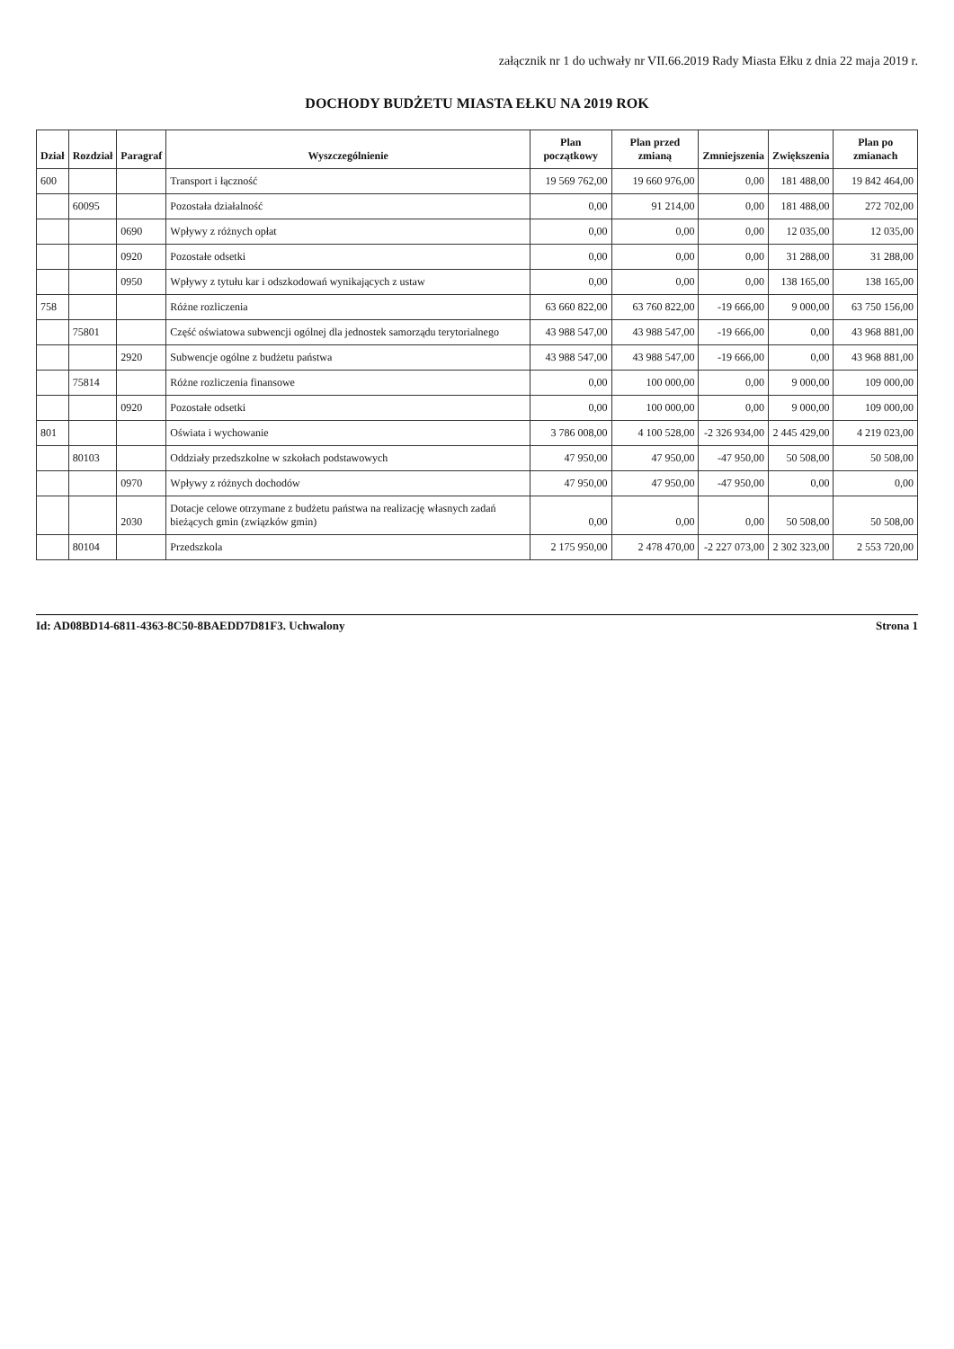załącznik nr 1 do uchwały nr VII.66.2019 Rady Miasta Ełku z dnia 22 maja 2019 r.
DOCHODY BUDŻETU MIASTA EŁKU NA 2019 ROK
| Dział | Rozdział | Paragraf | Wyszczególnienie | Plan początkowy | Plan przed zmianą | Zmniejszenia | Zwiększenia | Plan po zmianach |
| --- | --- | --- | --- | --- | --- | --- | --- | --- |
| 600 | | | Transport i łączność | 19 569 762,00 | 19 660 976,00 | 0,00 | 181 488,00 | 19 842 464,00 |
| | 60095 | | Pozostała działalność | 0,00 | 91 214,00 | 0,00 | 181 488,00 | 272 702,00 |
| | | 0690 | Wpływy z różnych opłat | 0,00 | 0,00 | 0,00 | 12 035,00 | 12 035,00 |
| | | 0920 | Pozostałe odsetki | 0,00 | 0,00 | 0,00 | 31 288,00 | 31 288,00 |
| | | 0950 | Wpływy z tytułu kar i odszkodowań wynikających z ustaw | 0,00 | 0,00 | 0,00 | 138 165,00 | 138 165,00 |
| 758 | | | Różne rozliczenia | 63 660 822,00 | 63 760 822,00 | -19 666,00 | 9 000,00 | 63 750 156,00 |
| | 75801 | | Część oświatowa subwencji ogólnej dla jednostek samorządu terytorialnego | 43 988 547,00 | 43 988 547,00 | -19 666,00 | 0,00 | 43 968 881,00 |
| | | 2920 | Subwencje ogólne z budżetu państwa | 43 988 547,00 | 43 988 547,00 | -19 666,00 | 0,00 | 43 968 881,00 |
| | 75814 | | Różne rozliczenia finansowe | 0,00 | 100 000,00 | 0,00 | 9 000,00 | 109 000,00 |
| | | 0920 | Pozostałe odsetki | 0,00 | 100 000,00 | 0,00 | 9 000,00 | 109 000,00 |
| 801 | | | Oświata i wychowanie | 3 786 008,00 | 4 100 528,00 | -2 326 934,00 | 2 445 429,00 | 4 219 023,00 |
| | 80103 | | Oddziały przedszkolne w szkołach podstawowych | 47 950,00 | 47 950,00 | -47 950,00 | 50 508,00 | 50 508,00 |
| | | 0970 | Wpływy z różnych dochodów | 47 950,00 | 47 950,00 | -47 950,00 | 0,00 | 0,00 |
| | | 2030 | Dotacje celowe otrzymane z budżetu państwa na realizację własnych zadań bieżących gmin (związków gmin) | 0,00 | 0,00 | 0,00 | 50 508,00 | 50 508,00 |
| | 80104 | | Przedszkola | 2 175 950,00 | 2 478 470,00 | -2 227 073,00 | 2 302 323,00 | 2 553 720,00 |
Id: AD08BD14-6811-4363-8C50-8BAEDD7D81F3. Uchwalony Strona 1